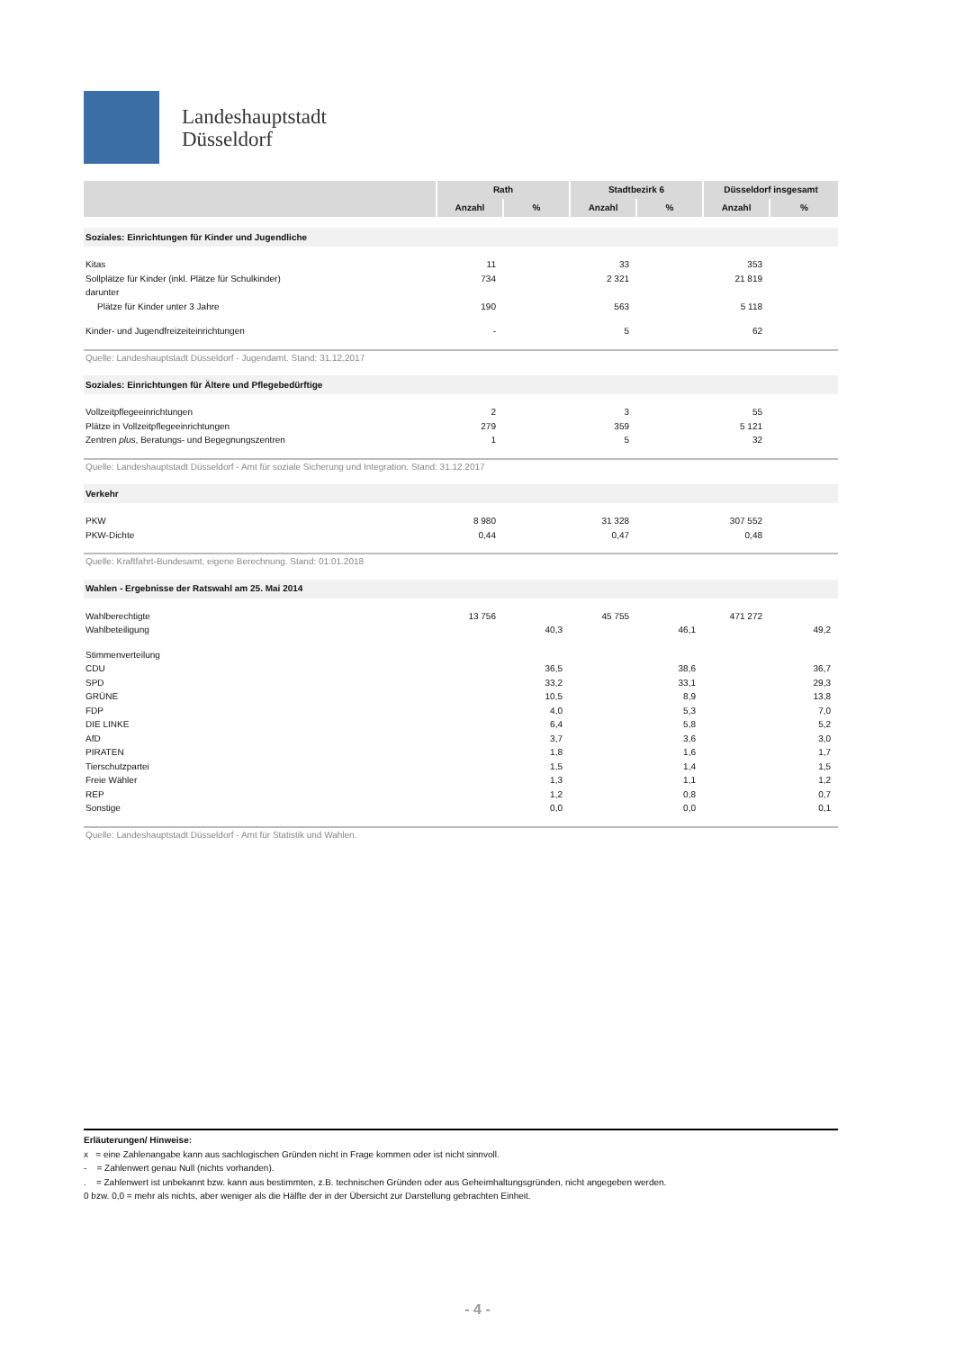Landeshauptstadt
Düsseldorf
| | Rath | | Stadtbezirk 6 | | Düsseldorf insgesamt | |
| --- | --- | --- | --- | --- | --- | --- |
| | Anzahl | % | Anzahl | % | Anzahl | % |
| Soziales: Einrichtungen für Kinder und Jugendliche | | | | | | |
| Kitas | 11 | | 33 | | 353 | |
| Sollplätze für Kinder (inkl. Plätze für Schulkinder) | 734 | | 2 321 | | 21 819 | |
| darunter | | | | | | |
| Plätze für Kinder unter 3 Jahre | 190 | | 563 | | 5 118 | |
| Kinder- und Jugendfreizeiteinrichtungen | - | | 5 | | 62 | |
| Quelle: Landeshauptstadt Düsseldorf - Jugendamt. Stand: 31.12.2017 | | | | | | |
| Soziales: Einrichtungen für Ältere und Pflegebedürftige | | | | | | |
| Vollzeitpflegeeinrichtungen | 2 | | 3 | | 55 | |
| Plätze in Vollzeitpflegeeinrichtungen | 279 | | 359 | | 5 121 | |
| Zentren plus , Beratungs- und Begegnungszentren | 1 | | 5 | | 32 | |
| Quelle: Landeshauptstadt Düsseldorf - Amt für soziale Sicherung und Integration. Stand: 31.12.2017 | | | | | | |
| Verkehr | | | | | | |
| PKW | 8 980 | | 31 328 | | 307 552 | |
| PKW-Dichte | 0,44 | | 0,47 | | 0,48 | |
| Quelle: Kraftfahrt-Bundesamt, eigene Berechnung. Stand: 01.01.2018 | | | | | | |
| Wahlen - Ergebnisse der Ratswahl am 25. Mai 2014 | | | | | | |
| Wahlberechtigte | 13 756 | | 45 755 | | 471 272 | |
| Wahlbeteiligung | | 40,3 | | 46,1 | | 49,2 |
| Stimmenverteilung | | | | | | |
| CDU | | 36,5 | | 38,6 | | 36,7 |
| SPD | | 33,2 | | 33,1 | | 29,3 |
| GRÜNE | | 10,5 | | 8,9 | | 13,8 |
| FDP | | 4,0 | | 5,3 | | 7,0 |
| DIE LINKE | | 6,4 | | 5,8 | | 5,2 |
| AfD | | 3,7 | | 3,6 | | 3,0 |
| PIRATEN | | 1,8 | | 1,6 | | 1,7 |
| Tierschutzpartei | | 1,5 | | 1,4 | | 1,5 |
| Freie Wähler | | 1,3 | | 1,1 | | 1,2 |
| REP | | 1,2 | | 0,8 | | 0,7 |
| Sonstige | | 0,0 | | 0,0 | | 0,1 |
| Quelle: Landeshauptstadt Düsseldorf - Amt für Statistik und Wahlen. | | | | | | |
Erläuterungen/ Hinweise:
x = eine Zahlenangabe kann aus sachlogischen Gründen nicht in Frage kommen oder ist nicht sinnvoll.
- = Zahlenwert genau Null (nichts vorhanden).
. = Zahlenwert ist unbekannt bzw. kann aus bestimmten, z.B. technischen Gründen oder aus Geheimhaltungsgründen, nicht angegeben werden.
0 bzw. 0,0 = mehr als nichts, aber weniger als die Hälfte der in der Übersicht zur Darstellung gebrachten Einheit.
- 4 -